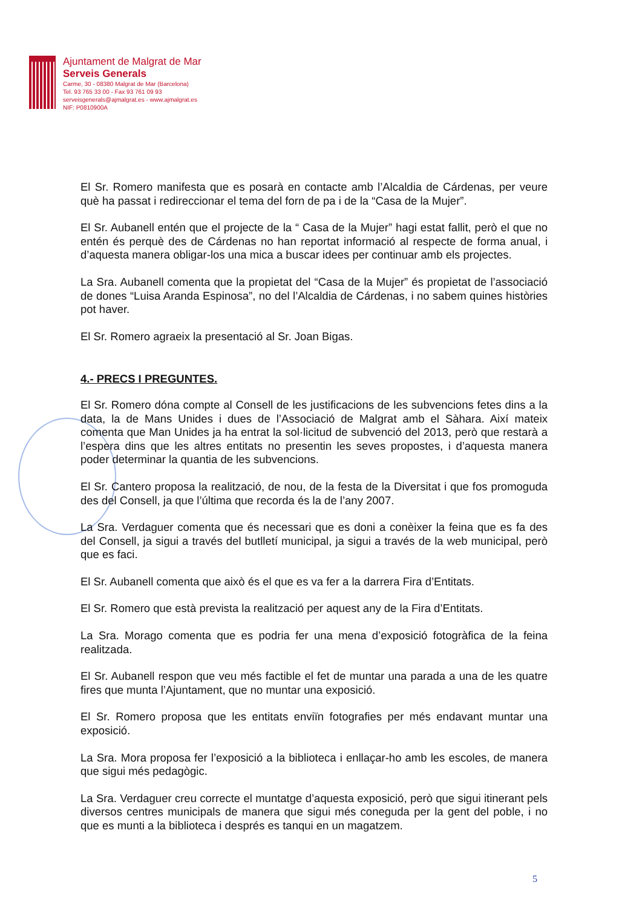Ajuntament de Malgrat de Mar
Serveis Generals
Carme, 30 - 08380 Malgrat de Mar (Barcelona)
Tel. 93 765 33 00 - Fax 93 761 09 93
serveisgenerals@ajmalgrat.es - www.ajmalgrat.es
NIF: P0810900A
El Sr. Romero manifesta que es posarà en contacte amb l’Alcaldia de Cárdenas, per veure què ha passat i redireccionar el tema del forn de pa i de la “Casa de la Mujer”.
El Sr. Aubanell entén que el projecte de la “ Casa de la Mujer” hagi estat fallit, però el que no entén és perquè des de Cárdenas no han reportat informació al respecte de forma anual, i d’aquesta manera obligar-los una mica a buscar idees per continuar amb els projectes.
La Sra. Aubanell comenta que la propietat del “Casa de la Mujer” és propietat de l’associació de dones “Luisa Aranda Espinosa”, no del l’Alcaldia de Cárdenas, i no sabem quines històries pot haver.
El Sr. Romero agraeix la presentació al Sr. Joan Bigas.
4.- PRECS I PREGUNTES.
El Sr. Romero dóna compte al Consell de les justificacions de les subvencions fetes dins a la data, la de Mans Unides i dues de l’Associació de Malgrat amb el Sàhara. Així mateix comenta que Man Unides ja ha entrat la sol·licitud de subvenció del 2013, però que restarà a l’espera dins que les altres entitats no presentin les seves propostes, i d’aquesta manera poder determinar la quantia de les subvencions.
El Sr. Cantero proposa la realització, de nou, de la festa de la Diversitat i que fos promoguda des del Consell, ja que l’última que recorda és la de l’any 2007.
La Sra. Verdaguer comenta que és necessari que es doni a conèixer la feina que es fa des del Consell, ja sigui a través del butlletí municipal, ja sigui a través de la web municipal, però que es faci.
El Sr. Aubanell comenta que això és el que es va fer a la darrera Fira d’Entitats.
El Sr. Romero que està prevista la realització per aquest any de la Fira d’Entitats.
La Sra. Morago comenta que es podria fer una mena d’exposició fotogràfica de la feina realitzada.
El Sr. Aubanell respon que veu més factible el fet de muntar una parada a una de les quatre fires que munta l’Ajuntament, que no muntar una exposició.
El Sr. Romero proposa que les entitats enviïn fotografies per més endavant muntar una exposició.
La Sra. Mora proposa fer l’exposició a la biblioteca i enllaçar-ho amb les escoles, de manera que sigui més pedagògic.
La Sra. Verdaguer creu correcte el muntatge d’aquesta exposició, però que sigui itinerant pels diversos centres municipals de manera que sigui més coneguda per la gent del poble, i no que es munti a la biblioteca i després es tanqui en un magatzem.
5